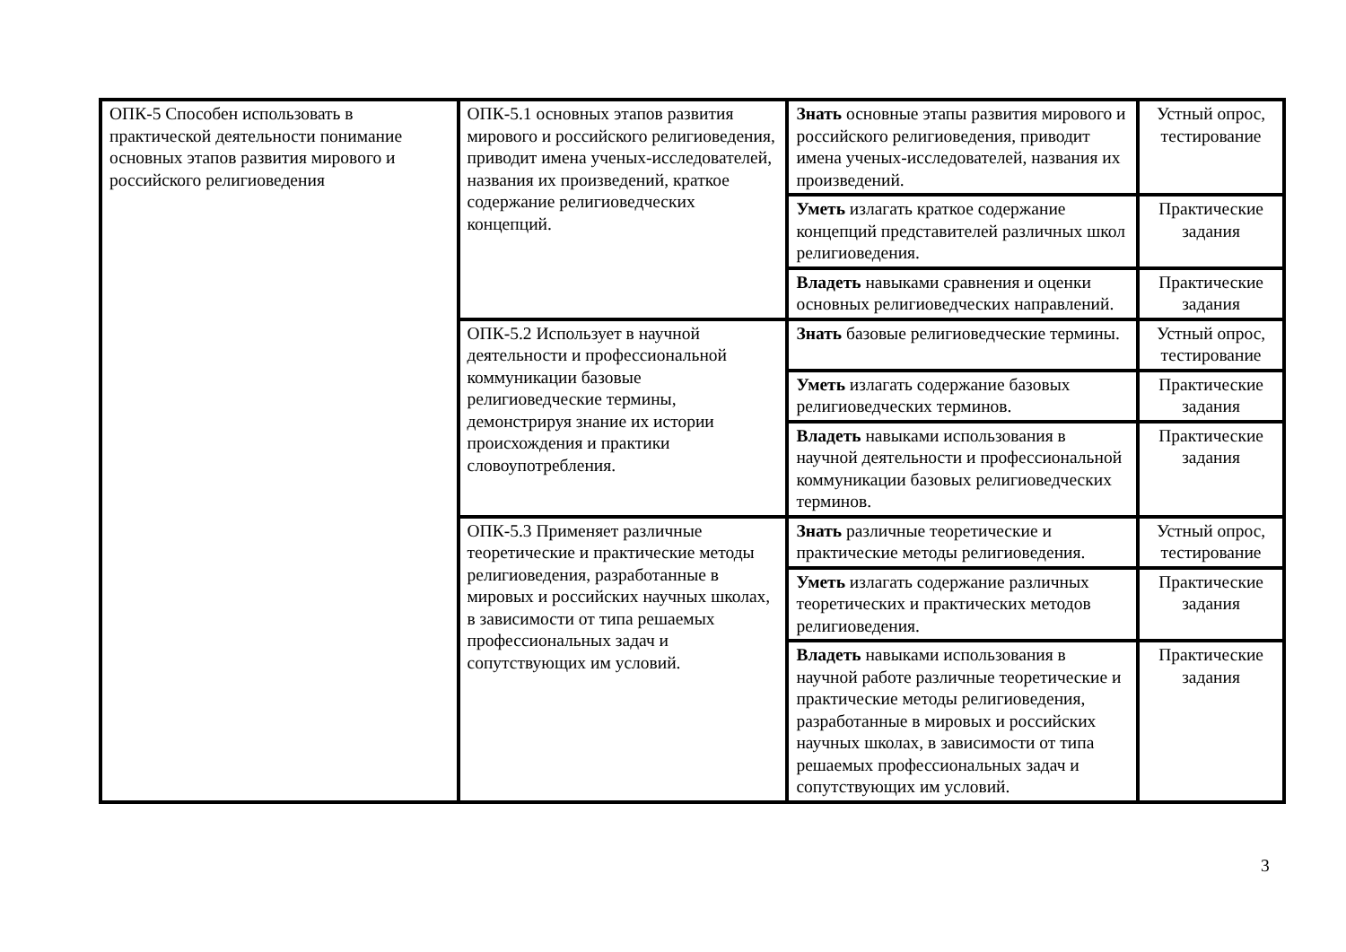| ОПК-5 Способен использовать в практической деятельности понимание основных этапов развития мирового и российского религиоведения | ОПК-5.1 основных этапов развития мирового и российского религиоведения, приводит имена ученых-исследователей, названия их произведений, краткое содержание религиоведческих концепций. | Знать основные этапы развития мирового и российского религиоведения, приводит имена ученых-исследователей, названия их произведений. | Устный опрос, тестирование |
| | | Уметь излагать краткое содержание концепций представителей различных школ религиоведения. | Практические задания |
| | | Владеть навыками сравнения и оценки основных религиоведческих направлений. | Практические задания |
| | ОПК-5.2 Использует в научной деятельности и профессиональной коммуникации базовые религиоведческие термины, демонстрируя знание их истории происхождения и практики словоупотребления. | Знать базовые религиоведческие термины. | Устный опрос, тестирование |
| | | Уметь излагать содержание базовых религиоведческих терминов. | Практические задания |
| | | Владеть навыками использования в научной деятельности и профессиональной коммуникации базовых религиоведческих терминов. | Практические задания |
| | ОПК-5.3 Применяет различные теоретические и практические методы религиоведения, разработанные в мировых и российских научных школах, в зависимости от типа решаемых профессиональных задач и сопутствующих им условий. | Знать различные теоретические и практические методы религиоведения. | Устный опрос, тестирование |
| | | Уметь излагать содержание различных теоретических и практических методов религиоведения. | Практические задания |
| | | Владеть навыками использования в научной работе различные теоретические и практические методы религиоведения, разработанные в мировых и российских научных школах, в зависимости от типа решаемых профессиональных задач и сопутствующих им условий. | Практические задания |
3